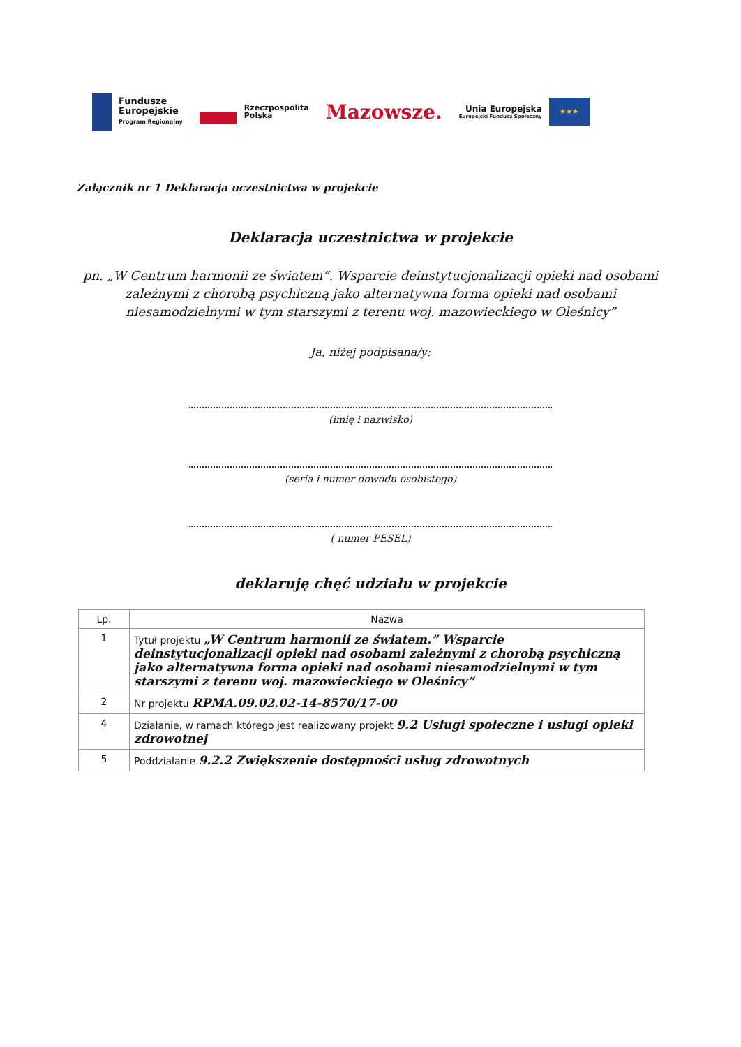Fundusze
Europejskie
Program Regionalny
Rzeczpospolita
Polska
Mazowsze.
Unia Europejska
Europejski Fundusz Społeczny
★★★
Załącznik nr 1 Deklaracja uczestnictwa w projekcie
Deklaracja uczestnictwa w projekcie
pn. „W Centrum harmonii ze światem”. Wsparcie deinstytucjonalizacji opieki nad osobami zależnymi z chorobą psychiczną jako alternatywna forma opieki nad osobami niesamodzielnymi w tym starszymi z terenu woj. mazowieckiego w Oleśnicy”
Ja, niżej podpisana/y:
(imię i nazwisko)
(seria i numer dowodu osobistego)
( numer PESEL)
deklaruję chęć udziału w projekcie
| Lp. | Nazwa |
| --- | --- |
| 1 | Tytuł projektu „W Centrum harmonii ze światem.” Wsparcie deinstytucjonalizacji opieki nad osobami zależnymi z chorobą psychiczną jako alternatywna forma opieki nad osobami niesamodzielnymi w tym starszymi z terenu woj. mazowieckiego w Oleśnicy” |
| 2 | Nr projektu RPMA.09.02.02-14-8570/17-00 |
| 4 | Działanie, w ramach którego jest realizowany projekt 9.2 Usługi społeczne i usługi opieki zdrowotnej |
| 5 | Poddziałanie 9.2.2 Zwiększenie dostępności usług zdrowotnych |